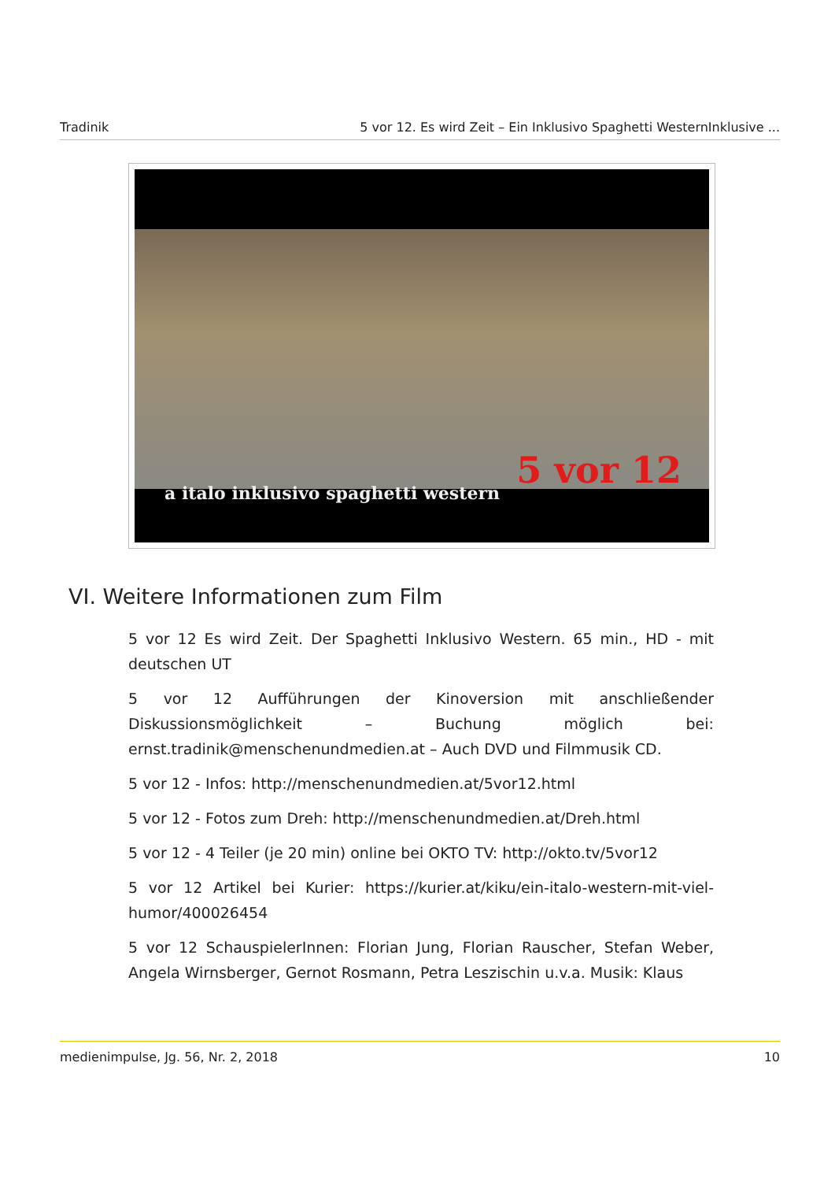Tradinik 5 vor 12. Es wird Zeit – Ein Inklusivo Spaghetti WesternInklusive ...
5 vor 12
a italo inklusivo spaghetti western
VI. Weitere Informationen zum Film
5 vor 12 Es wird Zeit. Der Spaghetti Inklusivo Western. 65 min., HD - mit deutschen UT
5 vor 12 Aufführungen der Kinoversion mit anschließender Diskussionsmöglichkeit – Buchung möglich bei: ernst.tradinik@menschenundmedien.at – Auch DVD und Filmmusik CD.
5 vor 12 - Infos: http://menschenundmedien.at/5vor12.html
5 vor 12 - Fotos zum Dreh: http://menschenundmedien.at/Dreh.html
5 vor 12 - 4 Teiler (je 20 min) online bei OKTO TV: http://okto.tv/5vor12
5 vor 12 Artikel bei Kurier: https://kurier.at/kiku/ein-italo-western-mit-viel-humor/400026454
5 vor 12 SchauspielerInnen: Florian Jung, Florian Rauscher, Stefan Weber, Angela Wirnsberger, Gernot Rosmann, Petra Leszischin u.v.a. Musik: Klaus
medienimpulse, Jg. 56, Nr. 2, 2018 10